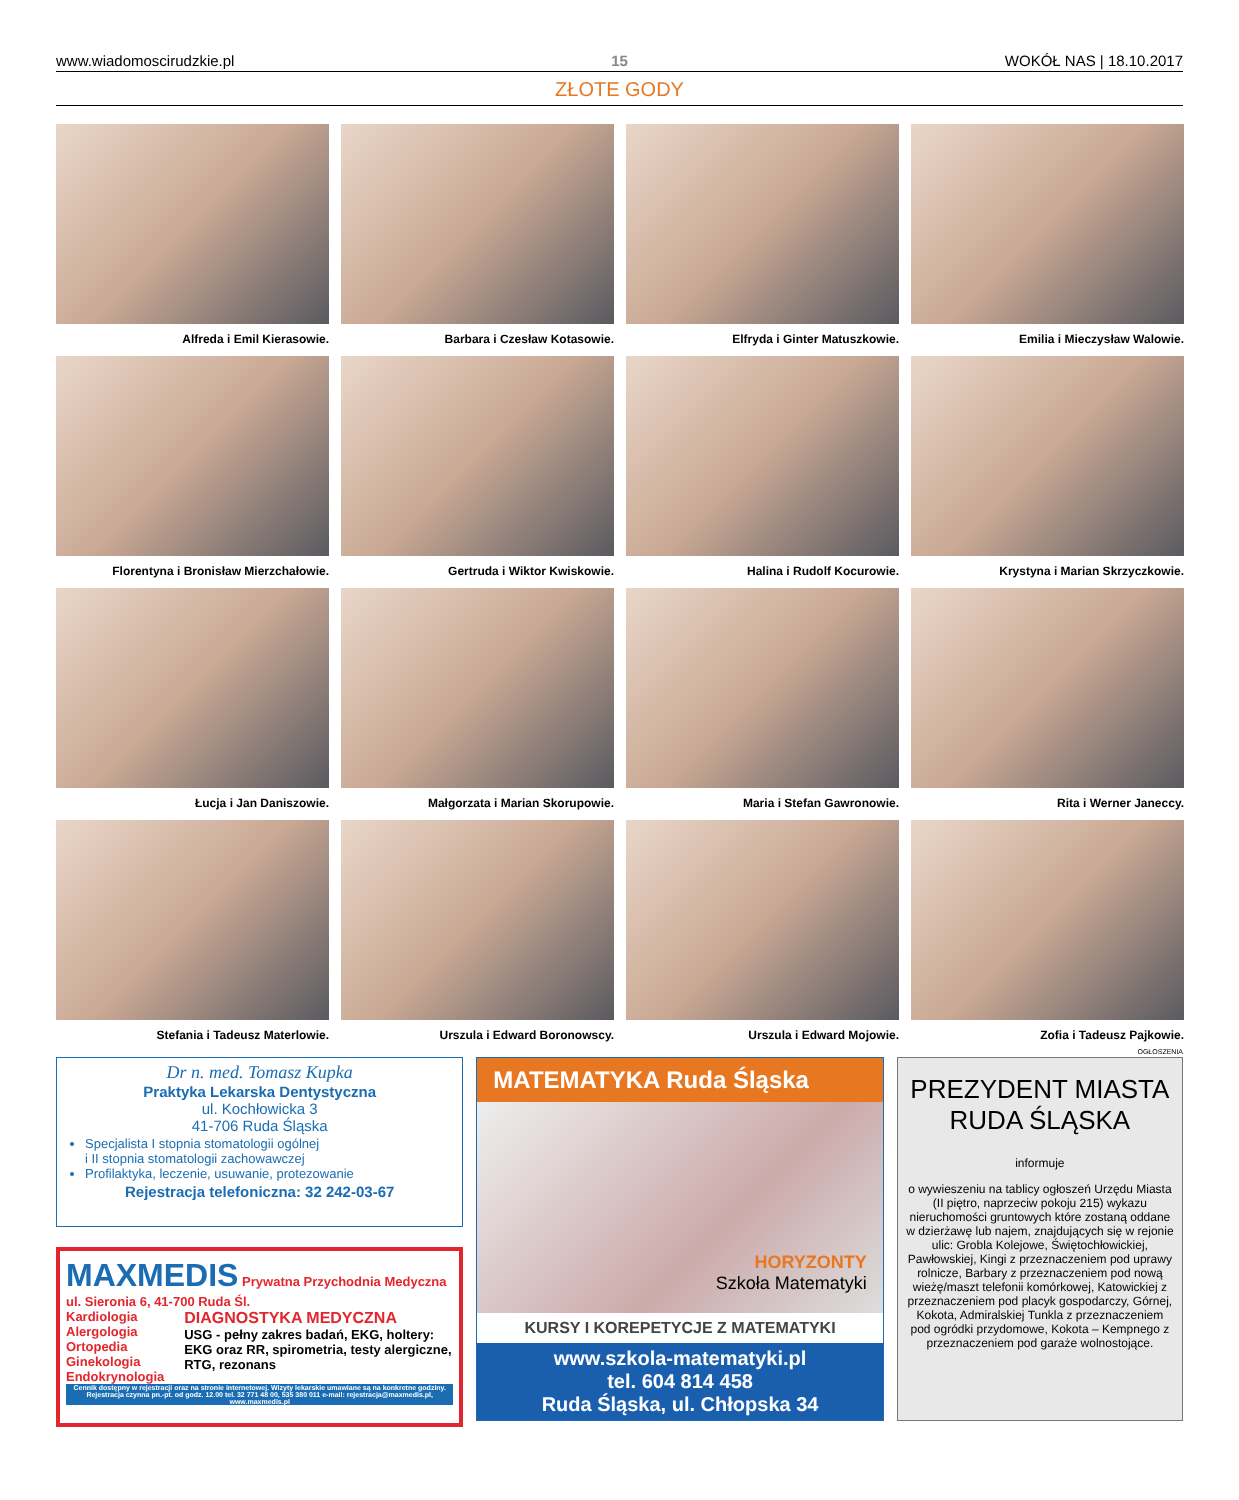www.wiadomoscirudzkie.pl 15 WOKÓŁ NAS | 18.10.2017
ZŁOTE GODY
Alfreda i Emil Kierasowie.
Barbara i Czesław Kotasowie.
Elfryda i Ginter Matuszkowie.
Emilia i Mieczysław Walowie.
Florentyna i Bronisław Mierzchałowie.
Gertruda i Wiktor Kwiskowie.
Halina i Rudolf Kocurowie.
Krystyna i Marian Skrzyczkowie.
Łucja i Jan Daniszowie.
Małgorzata i Marian Skorupowie.
Maria i Stefan Gawronowie.
Rita i Werner Janeccy.
Stefania i Tadeusz Materlowie.
Urszula i Edward Boronowscy.
Urszula i Edward Mojowie.
Zofia i Tadeusz Pajkowie.
OGŁOSZENIA
Dr n. med. Tomasz Kupka
Praktyka Lekarska Dentystyczna
ul. Kochłowicka 3
41-706 Ruda Śląska
Specjalista I stopnia stomatologii ogólnej
i II stopnia stomatologii zachowawczej
Profilaktyka, leczenie, usuwanie, protezowanie
Rejestracja telefoniczna: 32 242-03-67
MAXMEDIS Prywatna Przychodnia Medyczna ul. Sieronia 6, 41-700 Ruda Śl.
Kardiologia
Alergologia
Ortopedia
Ginekologia
Endokrynologia
DIAGNOSTYKA MEDYCZNA
USG - pełny zakres badań, EKG, holtery: EKG oraz RR, spirometria, testy alergiczne, RTG, rezonans
Cennik dostępny w rejestracji oraz na stronie internetowej. Wizyty lekarskie umawiane są na konkretne godziny. Rejestracja czynna pn.-pt. od godz. 12.00 tel. 32 771 48 00, 535 380 011 e-mail: rejestracja@maxmedis.pl, www.maxmedis.pl
MATEMATYKA Ruda Śląska
HORYZONTY
Szkoła Matematyki
KURSY I KOREPETYCJE Z MATEMATYKI
www.szkola-matematyki.pl
tel. 604 814 458
Ruda Śląska, ul. Chłopska 34
PREZYDENT MIASTA RUDA ŚLĄSKA
informuje
o wywieszeniu na tablicy ogłoszeń Urzędu Miasta (II piętro, naprzeciw pokoju 215) wykazu nieruchomości gruntowych które zostaną oddane w dzierżawę lub najem, znajdujących się w rejonie ulic: Grobla Kolejowe, Świętochłowickiej, Pawłowskiej, Kingi z przeznaczeniem pod uprawy rolnicze, Barbary z przeznaczeniem pod nową wieżę/maszt telefonii komórkowej, Katowickiej z przeznaczeniem pod placyk gospodarczy, Górnej, Kokota, Admiralskiej Tunkla z przeznaczeniem pod ogródki przydomowe, Kokota – Kempnego z przeznaczeniem pod garaże wolnostojące.